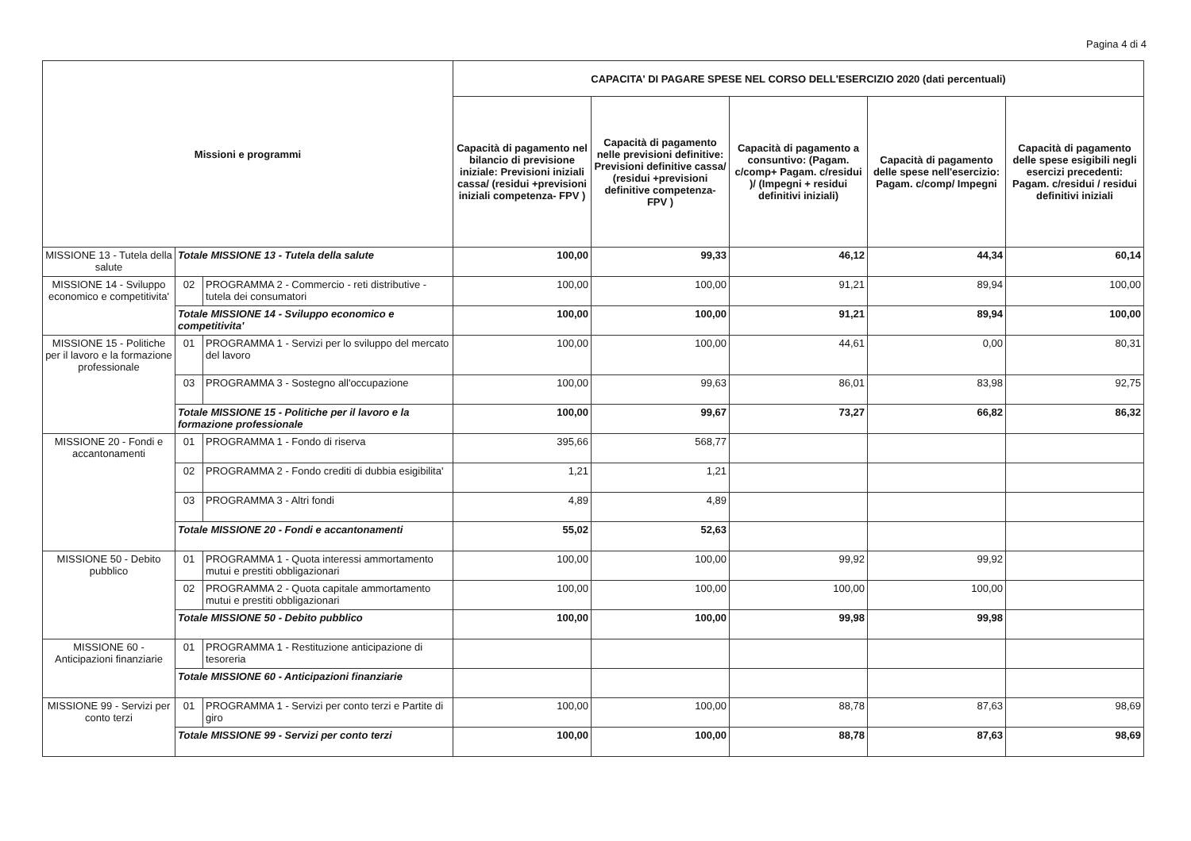Pagina 4 di 4
| Missioni e programmi | | | CAPACITA' DI PAGARE SPESE NEL CORSO DELL'ESERCIZIO 2020 (dati percentuali) | | | | |
| --- | --- | --- | --- | --- | --- | --- | --- |
| | | | Capacità di pagamento nel bilancio di previsione iniziale: Previsioni iniziali cassa/ (residui +previsioni iniziali competenza- FPV ) | Capacità di pagamento nelle previsioni definitive: Previsioni definitive cassa/ (residui +previsioni definitive competenza- FPV ) | Capacità di pagamento a consuntivo: (Pagam. c/comp+ Pagam. c/residui )/ (Impegni + residui definitivi iniziali) | Capacità di pagamento delle spese nell'esercizio: Pagam. c/comp/ Impegni | Capacità di pagamento delle spese esigibili negli esercizi precedenti: Pagam. c/residui / residui definitivi iniziali |
| MISSIONE 13 - Tutela della salute | Totale MISSIONE 13 - Tutela della salute | | 100,00 | 99,33 | 46,12 | 44,34 | 60,14 |
| MISSIONE 14 - Sviluppo economico e competitivita' | 02 | PROGRAMMA 2 - Commercio - reti distributive - tutela dei consumatori | 100,00 | 100,00 | 91,21 | 89,94 | 100,00 |
| | Totale MISSIONE 14 - Sviluppo economico e competitivita' | | 100,00 | 100,00 | 91,21 | 89,94 | 100,00 |
| MISSIONE 15 - Politiche per il lavoro e la formazione professionale | 01 | PROGRAMMA 1 - Servizi per lo sviluppo del mercato del lavoro | 100,00 | 100,00 | 44,61 | 0,00 | 80,31 |
| | 03 | PROGRAMMA 3 - Sostegno all'occupazione | 100,00 | 99,63 | 86,01 | 83,98 | 92,75 |
| | Totale MISSIONE 15 - Politiche per il lavoro e la formazione professionale | | 100,00 | 99,67 | 73,27 | 66,82 | 86,32 |
| MISSIONE 20 - Fondi e accantonamenti | 01 | PROGRAMMA 1 - Fondo di riserva | 395,66 | 568,77 | | | |
| | 02 | PROGRAMMA 2 - Fondo crediti di dubbia esigibilita' | 1,21 | 1,21 | | | |
| | 03 | PROGRAMMA 3 - Altri fondi | 4,89 | 4,89 | | | |
| | Totale MISSIONE 20 - Fondi e accantonamenti | | 55,02 | 52,63 | | | |
| MISSIONE 50 - Debito pubblico | 01 | PROGRAMMA 1 - Quota interessi ammortamento mutui e prestiti obbligazionari | 100,00 | 100,00 | 99,92 | 99,92 | |
| | 02 | PROGRAMMA 2 - Quota capitale ammortamento mutui e prestiti obbligazionari | 100,00 | 100,00 | 100,00 | 100,00 | |
| | Totale MISSIONE 50 - Debito pubblico | | 100,00 | 100,00 | 99,98 | 99,98 | |
| MISSIONE 60 - Anticipazioni finanziarie | 01 | PROGRAMMA 1 - Restituzione anticipazione di tesoreria | | | | | |
| | Totale MISSIONE 60 - Anticipazioni finanziarie | | | | | | |
| MISSIONE 99 - Servizi per conto terzi | 01 | PROGRAMMA 1 - Servizi per conto terzi e Partite di giro | 100,00 | 100,00 | 88,78 | 87,63 | 98,69 |
| | Totale MISSIONE 99 - Servizi per conto terzi | | 100,00 | 100,00 | 88,78 | 87,63 | 98,69 |